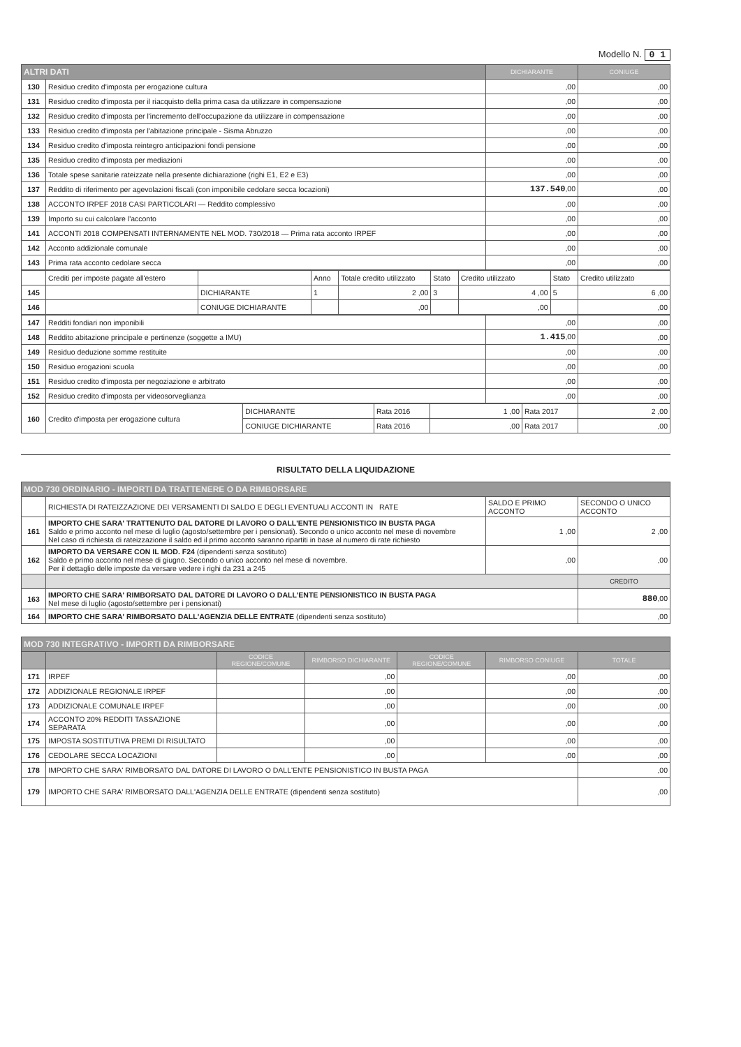Modello N. 0 1
| ALTRI DATI | | DICHIARANTE | CONIUGE |
| --- | --- | --- | --- |
| 130 | Residuo credito d'imposta per erogazione cultura | ,00 | ,00 |
| 131 | Residuo credito d'imposta per il riacquisto della prima casa da utilizzare in compensazione | ,00 | ,00 |
| 132 | Residuo credito d'imposta per l'incremento dell'occupazione da utilizzare in compensazione | ,00 | ,00 |
| 133 | Residuo credito d'imposta per l'abitazione principale - Sisma Abruzzo | ,00 | ,00 |
| 134 | Residuo credito d'imposta reintegro anticipazioni fondi pensione | ,00 | ,00 |
| 135 | Residuo credito d'imposta per mediazioni | ,00 | ,00 |
| 136 | Totale spese sanitarie rateizzate nella presente dichiarazione (righi E1, E2 e E3) | ,00 | ,00 |
| 137 | Reddito di riferimento per agevolazioni fiscali (con imponibile cedolare secca locazioni) | 137.540 ,00 | ,00 |
| 138 | ACCONTO IRPEF 2018 CASI PARTICOLARI — Reddito complessivo | ,00 | ,00 |
| 139 | Importo su cui calcolare l'acconto | ,00 | ,00 |
| 141 | ACCONTI 2018 COMPENSATI INTERNAMENTE NEL MOD. 730/2018 — Prima rata acconto IRPEF | ,00 | ,00 |
| 142 | Acconto addizionale comunale | ,00 | ,00 |
| 143 | Prima rata acconto cedolare secca | ,00 | ,00 |
| | Crediti per imposte pagate all'estero | | Anno | Totale credito utilizzato | Stato | Credito utilizzato | Stato | Credito utilizzato |
| 145 | | DICHIARANTE | 1 | 2 ,00 | 3 | 4 ,00 | 5 | 6 ,00 |
| 146 | | CONIUGE DICHIARANTE | | ,00 | | ,00 | | ,00 |
| 147 | Redditi fondiari non imponibili | ,00 | ,00 |
| 148 | Reddito abitazione principale e pertinenze (soggette a IMU) | 1.415 ,00 | ,00 |
| 149 | Residuo deduzione somme restituite | ,00 | ,00 |
| 150 | Residuo erogazioni scuola | ,00 | ,00 |
| 151 | Residuo credito d'imposta per negoziazione e arbitrato | ,00 | ,00 |
| 152 | Residuo credito d'imposta per videosorveglianza | ,00 | ,00 |
| 160 | Credito d'imposta per erogazione cultura | DICHIARANTE | Rata 2016 | 1 ,00 | Rata 2017 | 2 ,00 |
| | | CONIUGE DICHIARANTE | Rata 2016 | ,00 | Rata 2017 | ,00 |
RISULTATO DELLA LIQUIDAZIONE
| MOD 730 ORDINARIO - IMPORTI DA TRATTENERE O DA RIMBORSARE | | | |
| --- | --- | --- | --- |
| | RICHIESTA DI RATEIZZAZIONE DEI VERSAMENTI DI SALDO E DEGLI EVENTUALI ACCONTI IN RATE | SALDO E PRIMO ACCONTO | SECONDO O UNICO ACCONTO |
| 161 | IMPORTO CHE SARA' TRATTENUTO DAL DATORE DI LAVORO O DALL'ENTE PENSIONISTICO IN BUSTA PAGA Saldo e primo acconto nel mese di luglio (agosto/settembre per i pensionati). Secondo o unico acconto nel mese di novembre Nel caso di richiesta di rateizzazione il saldo ed il primo acconto saranno ripartiti in base al numero di rate richiesto | 1 ,00 | 2 ,00 |
| 162 | IMPORTO DA VERSARE CON IL MOD. F24 (dipendenti senza sostituto) Saldo e primo acconto nel mese di giugno. Secondo o unico acconto nel mese di novembre. Per il dettaglio delle imposte da versare vedere i righi da 231 a 245 | ,00 | ,00 |
| | | | CREDITO |
| 163 | IMPORTO CHE SARA' RIMBORSATO DAL DATORE DI LAVORO O DALL'ENTE PENSIONISTICO IN BUSTA PAGA Nel mese di luglio (agosto/settembre per i pensionati) | | 880 ,00 |
| 164 | IMPORTO CHE SARA' RIMBORSATO DALL'AGENZIA DELLE ENTRATE (dipendenti senza sostituto) | | ,00 |
| MOD 730 INTEGRATIVO - IMPORTI DA RIMBORSARE | | | | | | |
| --- | --- | --- | --- | --- | --- | --- |
| | | CODICE REGIONE/COMUNE | RIMBORSO DICHIARANTE | CODICE REGIONE/COMUNE | RIMBORSO CONIUGE | TOTALE |
| 171 | IRPEF | | ,00 | | ,00 | ,00 |
| 172 | ADDIZIONALE REGIONALE IRPEF | | ,00 | | ,00 | ,00 |
| 173 | ADDIZIONALE COMUNALE IRPEF | | ,00 | | ,00 | ,00 |
| 174 | ACCONTO 20% REDDITI TASSAZIONE SEPARATA | | ,00 | | ,00 | ,00 |
| 175 | IMPOSTA SOSTITUTIVA PREMI DI RISULTATO | | ,00 | | ,00 | ,00 |
| 176 | CEDOLARE SECCA LOCAZIONI | | ,00 | | ,00 | ,00 |
| 178 | IMPORTO CHE SARA' RIMBORSATO DAL DATORE DI LAVORO O DALL'ENTE PENSIONISTICO IN BUSTA PAGA | | | | | ,00 |
| 179 | IMPORTO CHE SARA' RIMBORSATO DALL'AGENZIA DELLE ENTRATE (dipendenti senza sostituto) | | | | | ,00 |